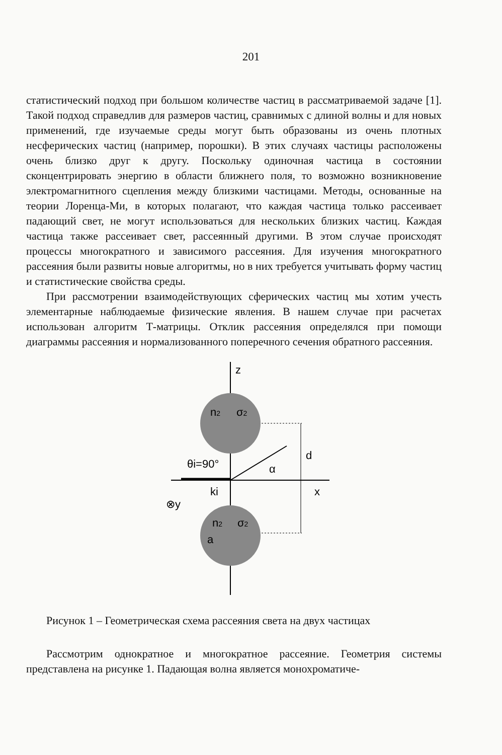201
статистический подход при большом количестве частиц в рассматриваемой задаче [1]. Такой подход справедлив для размеров частиц, сравнимых с длиной волны и для новых применений, где изучаемые среды могут быть образованы из очень плотных несферических частиц (например, порошки). В этих случаях частицы расположены очень близко друг к другу. Поскольку одиночная частица в состоянии сконцентрировать энергию в области ближнего поля, то возможно возникновение электромагнитного сцепления между близкими частицами. Методы, основанные на теории Лоренца-Ми, в которых полагают, что каждая частица только рассеивает падающий свет, не могут использоваться для нескольких близких частиц. Каждая частица также рассеивает свет, рассеянный другими. В этом случае происходят процессы многократного и зависимого рассеяния. Для изучения многократного рассеяния были развиты новые алгоритмы, но в них требуется учитывать форму частиц и статистические свойства среды.
При рассмотрении взаимодействующих сферических частиц мы хотим учесть элементарные наблюдаемые физические явления. В нашем случае при расчетах использован алгоритм Т-матрицы. Отклик рассеяния определялся при помощи диаграммы рассеяния и нормализованного поперечного сечения обратного рассеяния.
z
n2
σ2
θi=90°
α
d
ki
x
⊗y
n2
σ2
a
Рисунок 1 – Геометрическая схема рассеяния света на двух частицах
Рассмотрим однократное и многократное рассеяние. Геометрия системы представлена на рисунке 1. Падающая волна является монохроматиче-